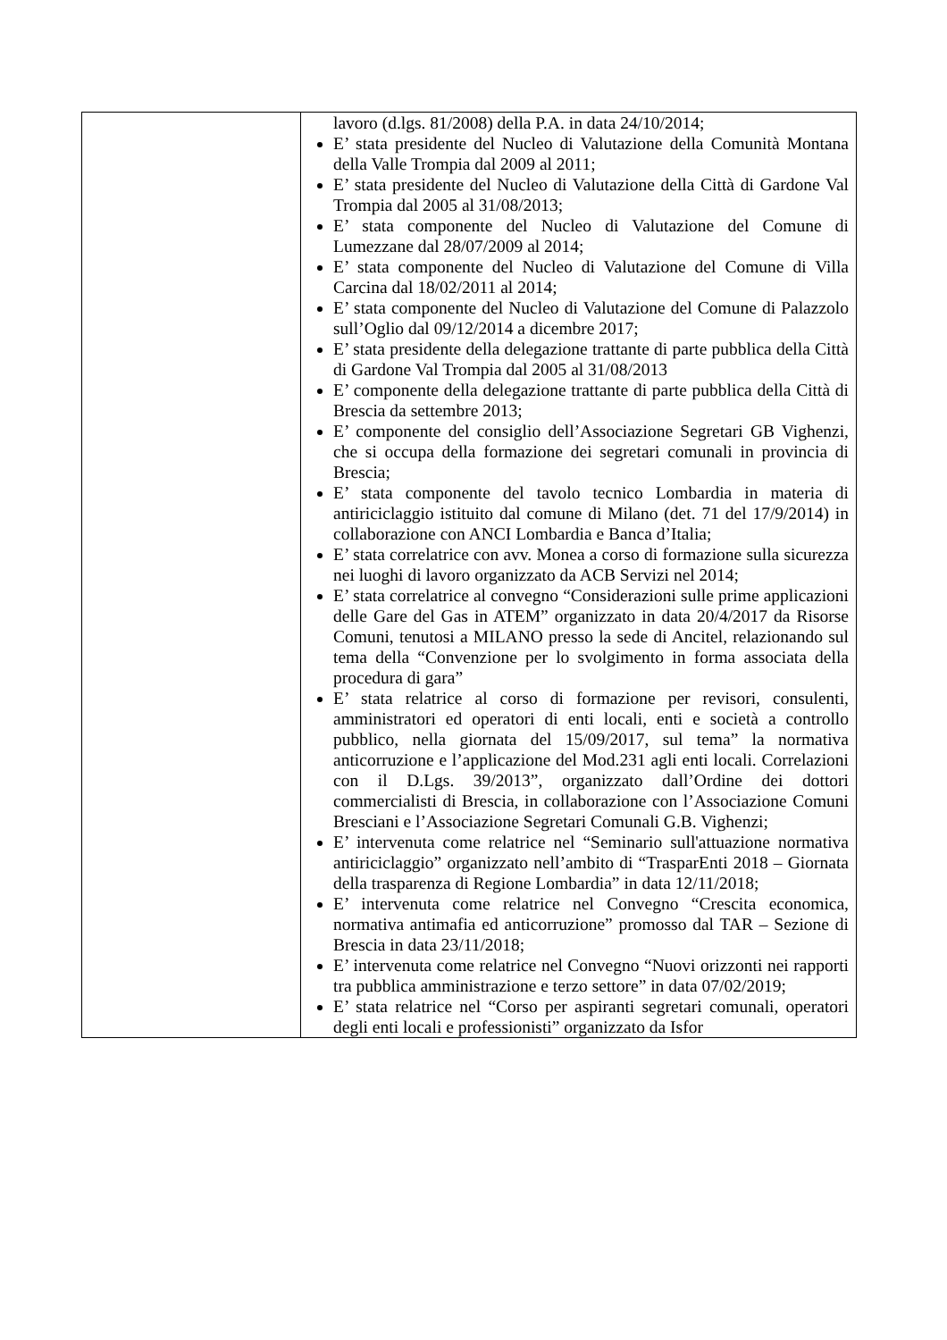| | lavoro (d.lgs. 81/2008) della P.A. in data 24/10/2014; E’ stata presidente del Nucleo di Valutazione della Comunità Montana della Valle Trompia dal 2009 al 2011; E’ stata presidente del Nucleo di Valutazione della Città di Gardone Val Trompia dal 2005 al 31/08/2013; E’ stata componente del Nucleo di Valutazione del Comune di Lumezzane dal 28/07/2009 al 2014; E’ stata componente del Nucleo di Valutazione del Comune di Villa Carcina dal 18/02/2011 al 2014; E’ stata componente del Nucleo di Valutazione del Comune di Palazzolo sull’Oglio dal 09/12/2014 a dicembre 2017; E’ stata presidente della delegazione trattante di parte pubblica della Città di Gardone Val Trompia dal 2005 al 31/08/2013 E’ componente della delegazione trattante di parte pubblica della Città di Brescia da settembre 2013; E’ componente del consiglio dell’Associazione Segretari GB Vighenzi, che si occupa della formazione dei segretari comunali in provincia di Brescia; E’ stata componente del tavolo tecnico Lombardia in materia di antiriciclaggio istituito dal comune di Milano (det. 71 del 17/9/2014) in collaborazione con ANCI Lombardia e Banca d’Italia; E’ stata correlatrice con avv. Monea a corso di formazione sulla sicurezza nei luoghi di lavoro organizzato da ACB Servizi nel 2014; E’ stata correlatrice al convegno “Considerazioni sulle prime applicazioni delle Gare del Gas in ATEM” organizzato in data 20/4/2017 da Risorse Comuni, tenutosi a MILANO presso la sede di Ancitel, relazionando sul tema della “Convenzione per lo svolgimento in forma associata della procedura di gara” E’ stata relatrice al corso di formazione per revisori, consulenti, amministratori ed operatori di enti locali, enti e società a controllo pubblico, nella giornata del 15/09/2017, sul tema” la normativa anticorruzione e l’applicazione del Mod.231 agli enti locali. Correlazioni con il D.Lgs. 39/2013”, organizzato dall’Ordine dei dottori commercialisti di Brescia, in collaborazione con l’Associazione Comuni Bresciani e l’Associazione Segretari Comunali G.B. Vighenzi; E’ intervenuta come relatrice nel “Seminario sull'attuazione normativa antiriciclaggio” organizzato nell’ambito di “TrasparEnti 2018 – Giornata della trasparenza di Regione Lombardia” in data 12/11/2018; E’ intervenuta come relatrice nel Convegno “Crescita economica, normativa antimafia ed anticorruzione” promosso dal TAR – Sezione di Brescia in data 23/11/2018; E’ intervenuta come relatrice nel Convegno “Nuovi orizzonti nei rapporti tra pubblica amministrazione e terzo settore” in data 07/02/2019; E’ stata relatrice nel “Corso per aspiranti segretari comunali, operatori degli enti locali e professionisti” organizzato da Isfor |